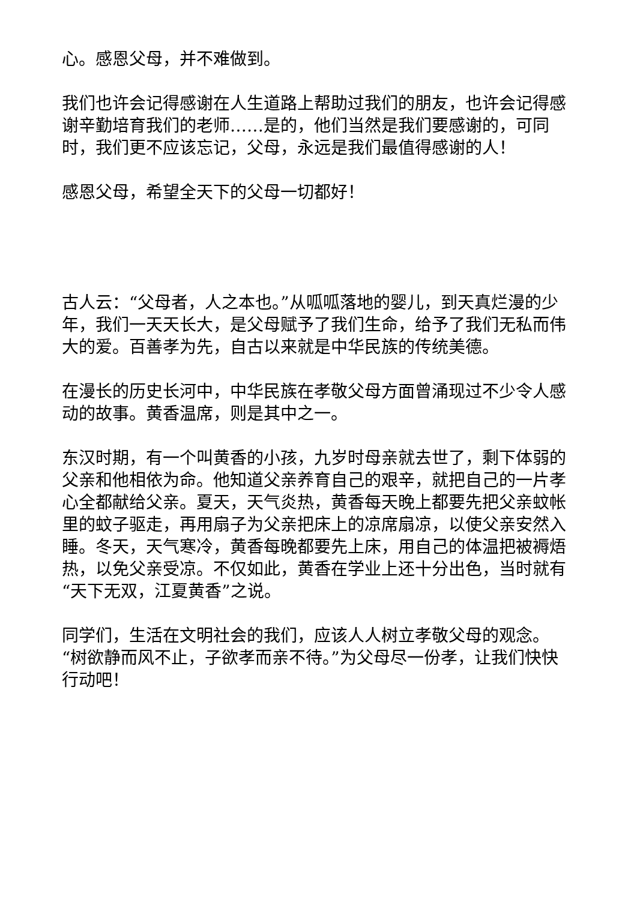心。感恩父母，并不难做到。
我们也许会记得感谢在人生道路上帮助过我们的朋友，也许会记得感谢辛勤培育我们的老师……是的，他们当然是我们要感谢的，可同时，我们更不应该忘记，父母，永远是我们最值得感谢的人！
感恩父母，希望全天下的父母一切都好！
古人云：“父母者，人之本也。”从呱呱落地的婴儿，到天真烂漫的少年，我们一天天长大，是父母赋予了我们生命，给予了我们无私而伟大的爱。百善孝为先，自古以来就是中华民族的传统美德。
在漫长的历史长河中，中华民族在孝敬父母方面曾涌现过不少令人感动的故事。黄香温席，则是其中之一。
东汉时期，有一个叫黄香的小孩，九岁时母亲就去世了，剩下体弱的父亲和他相依为命。他知道父亲养育自己的艰辛，就把自己的一片孝心全都献给父亲。夏天，天气炎热，黄香每天晚上都要先把父亲蚊帐里的蚊子驱走，再用扇子为父亲把床上的凉席扇凉，以使父亲安然入睡。冬天，天气寒冷，黄香每晚都要先上床，用自己的体温把被褥焐热，以免父亲受凉。不仅如此，黄香在学业上还十分出色，当时就有“天下无双，江夏黄香”之说。
同学们，生活在文明社会的我们，应该人人树立孝敬父母的观念。 “树欲静而风不止，子欲孝而亲不待。”为父母尽一份孝，让我们快快行动吧！